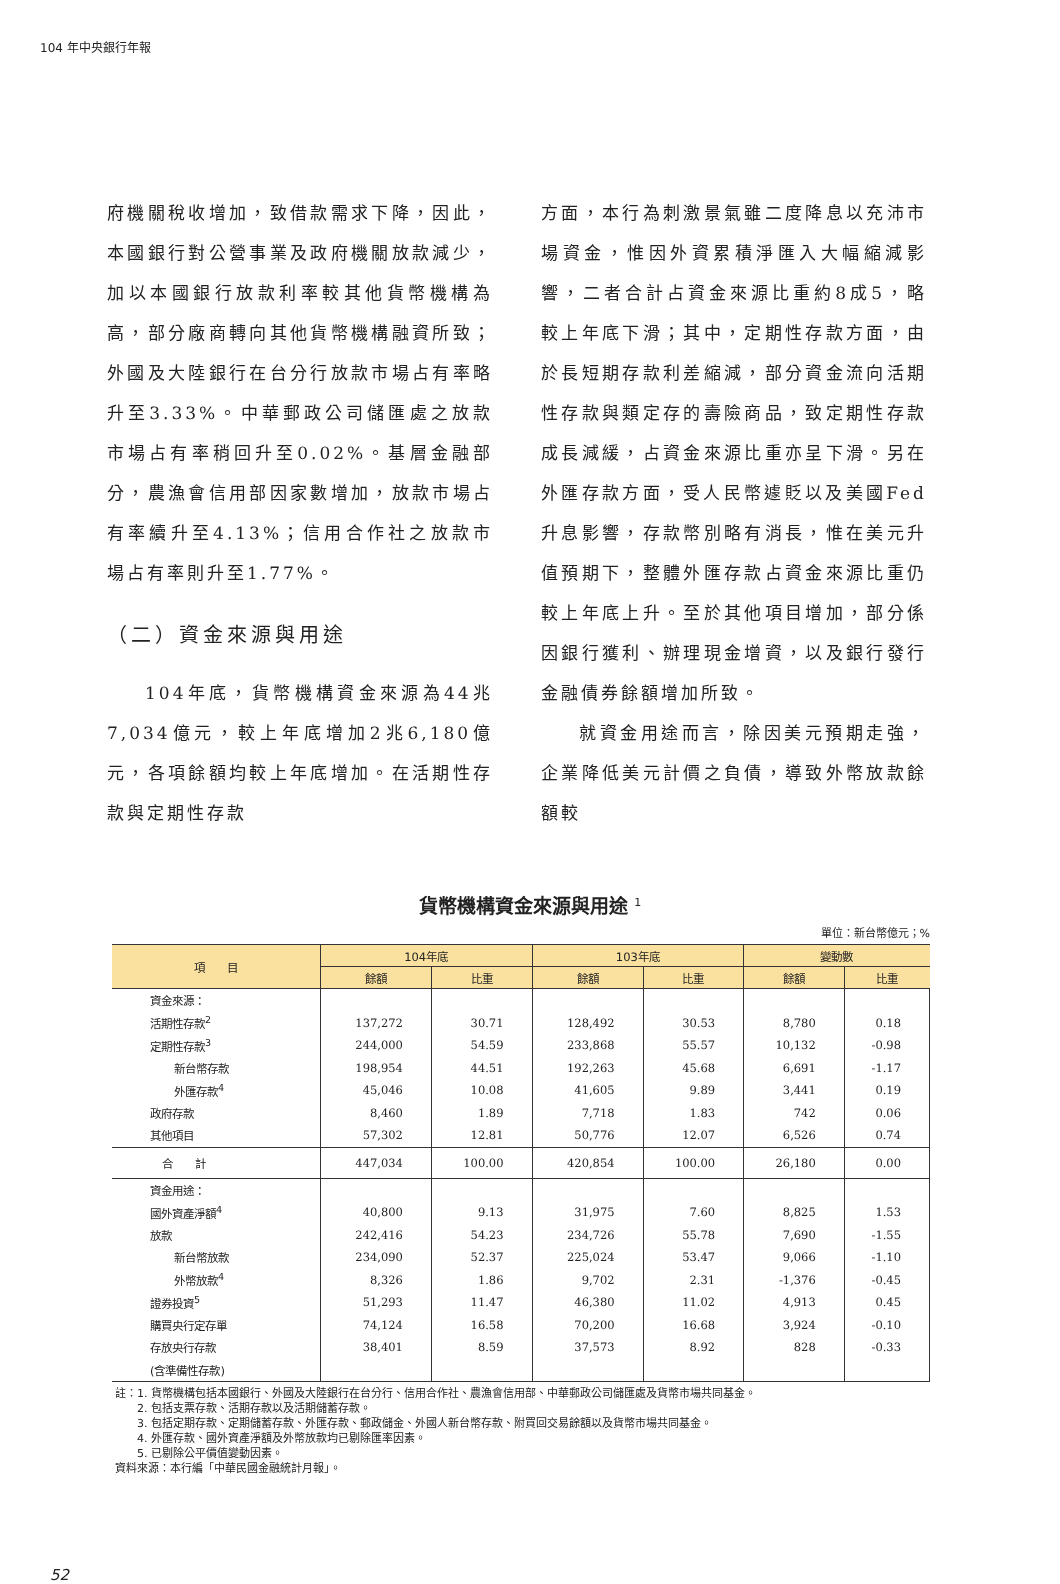104 年中央銀行年報
府機關稅收增加，致借款需求下降，因此，本國銀行對公營事業及政府機關放款減少，加以本國銀行放款利率較其他貨幣機構為高，部分廠商轉向其他貨幣機構融資所致；外國及大陸銀行在台分行放款市場占有率略升至3.33%。中華郵政公司儲匯處之放款市場占有率稍回升至0.02%。基層金融部分，農漁會信用部因家數增加，放款市場占有率續升至4.13%；信用合作社之放款市場占有率則升至1.77%。
（二）資金來源與用途
104年底，貨幣機構資金來源為44兆7,034億元，較上年底增加2兆6,180億元，各項餘額均較上年底增加。在活期性存款與定期性存款
方面，本行為刺激景氣雖二度降息以充沛市場資金，惟因外資累積淨匯入大幅縮減影響，二者合計占資金來源比重約8成5，略較上年底下滑；其中，定期性存款方面，由於長短期存款利差縮減，部分資金流向活期性存款與類定存的壽險商品，致定期性存款成長減緩，占資金來源比重亦呈下滑。另在外匯存款方面，受人民幣遽貶以及美國Fed升息影響，存款幣別略有消長，惟在美元升值預期下，整體外匯存款占資金來源比重仍較上年底上升。至於其他項目增加，部分係因銀行獲利、辦理現金增資，以及銀行發行金融債券餘額增加所致。
就資金用途而言，除因美元預期走強，企業降低美元計價之負債，導致外幣放款餘額較
貨幣機構資金來源與用途 <sup>1</sup>
單位：新台幣億元；%
| 項 目 | 104年底 | | 103年底 | | 變動數 | |
| --- | --- | --- | --- | --- | --- | --- |
| | 餘額 | 比重 | 餘額 | 比重 | 餘額 | 比重 |
| 資金來源： | | | | | | |
| 活期性存款<sup>2</sup> | 137,272 | 30.71 | 128,492 | 30.53 | 8,780 | 0.18 |
| 定期性存款<sup>3</sup> | 244,000 | 54.59 | 233,868 | 55.57 | 10,132 | -0.98 |
| 新台幣存款 | 198,954 | 44.51 | 192,263 | 45.68 | 6,691 | -1.17 |
| 外匯存款<sup>4</sup> | 45,046 | 10.08 | 41,605 | 9.89 | 3,441 | 0.19 |
| 政府存款 | 8,460 | 1.89 | 7,718 | 1.83 | 742 | 0.06 |
| 其他項目 | 57,302 | 12.81 | 50,776 | 12.07 | 6,526 | 0.74 |
| 合 計 | 447,034 | 100.00 | 420,854 | 100.00 | 26,180 | 0.00 |
| 資金用途： | | | | | | |
| 國外資產淨額<sup>4</sup> | 40,800 | 9.13 | 31,975 | 7.60 | 8,825 | 1.53 |
| 放款 | 242,416 | 54.23 | 234,726 | 55.78 | 7,690 | -1.55 |
| 新台幣放款 | 234,090 | 52.37 | 225,024 | 53.47 | 9,066 | -1.10 |
| 外幣放款<sup>4</sup> | 8,326 | 1.86 | 9,702 | 2.31 | -1,376 | -0.45 |
| 證券投資<sup>5</sup> | 51,293 | 11.47 | 46,380 | 11.02 | 4,913 | 0.45 |
| 購買央行定存單 | 74,124 | 16.58 | 70,200 | 16.68 | 3,924 | -0.10 |
| 存放央行存款 | 38,401 | 8.59 | 37,573 | 8.92 | 828 | -0.33 |
| (含準備性存款) | | | | | | |
註：1. 貨幣機構包括本國銀行、外國及大陸銀行在台分行、信用合作社、農漁會信用部、中華郵政公司儲匯處及貨幣市場共同基金。
　　2. 包括支票存款、活期存款以及活期儲蓄存款。
　　3. 包括定期存款、定期儲蓄存款、外匯存款、郵政儲金、外國人新台幣存款、附買回交易餘額以及貨幣市場共同基金。
　　4. 外匯存款、國外資產淨額及外幣放款均已剔除匯率因素。
　　5. 已剔除公平價值變動因素。
資料來源：本行編「中華民國金融統計月報」。
52